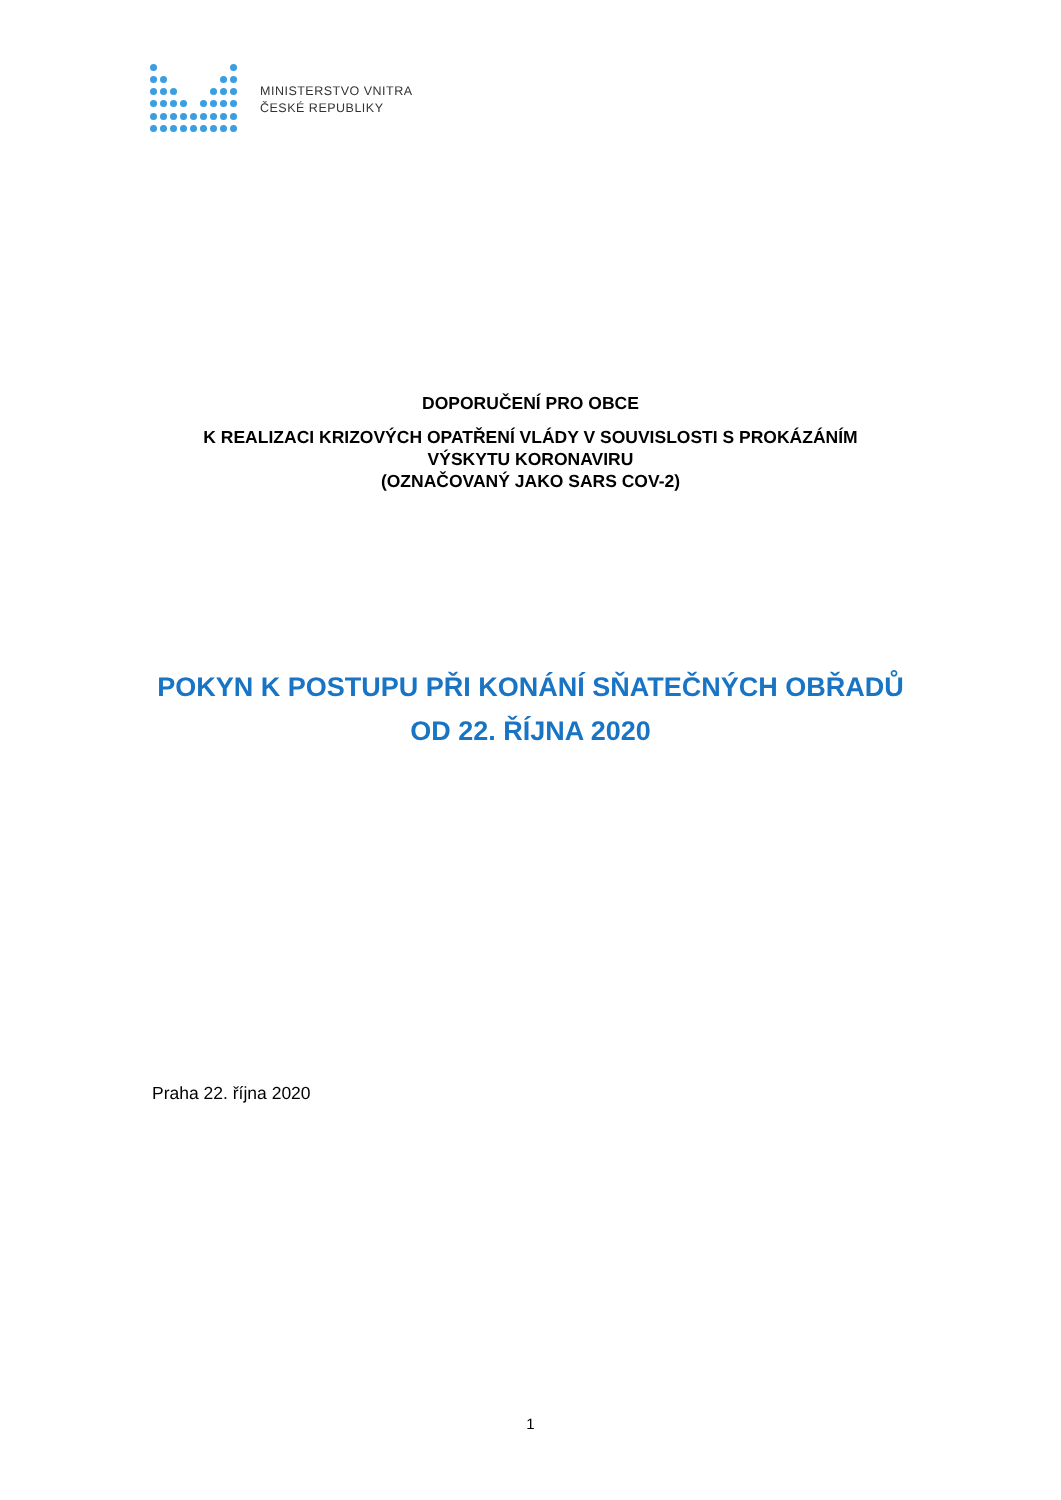MINISTERSTVO VNITRA
ČESKÉ REPUBLIKY
DOPORUČENÍ PRO OBCE
K REALIZACI KRIZOVÝCH OPATŘENÍ VLÁDY V SOUVISLOSTI S PROKÁZÁNÍM
VÝSKYTU KORONAVIRU
(OZNAČOVANÝ JAKO SARS COV-2)
POKYN K POSTUPU PŘI KONÁNÍ SŇATEČNÝCH OBŘADŮ
OD 22. ŘÍJNA 2020
Praha 22. října 2020
1